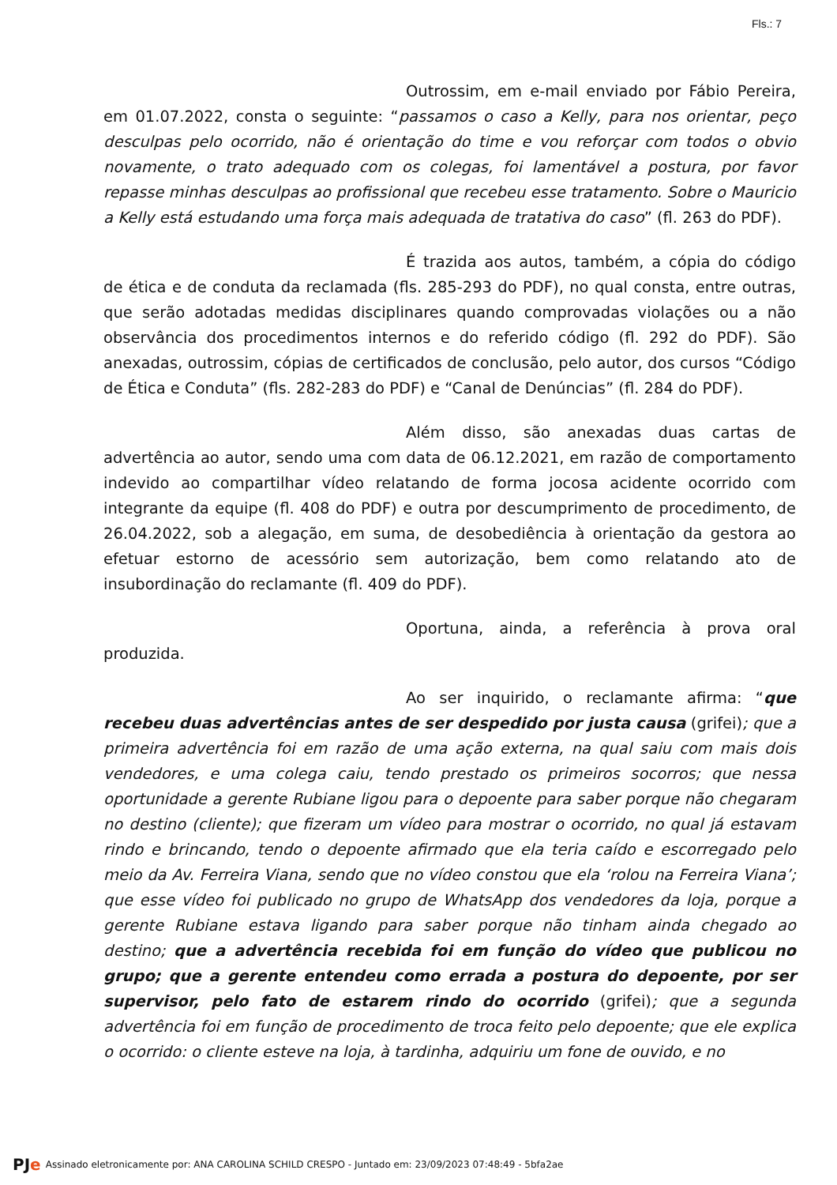Fls.: 7
Outrossim, em e-mail enviado por Fábio Pereira, em 01.07.2022, consta o seguinte: “passamos o caso a Kelly, para nos orientar, peço desculpas pelo ocorrido, não é orientação do time e vou reforçar com todos o obvio novamente, o trato adequado com os colegas, foi lamentável a postura, por favor repasse minhas desculpas ao profissional que recebeu esse tratamento. Sobre o Mauricio a Kelly está estudando uma força mais adequada de tratativa do caso” (fl. 263 do PDF).
É trazida aos autos, também, a cópia do código de ética e de conduta da reclamada (fls. 285-293 do PDF), no qual consta, entre outras, que serão adotadas medidas disciplinares quando comprovadas violações ou a não observância dos procedimentos internos e do referido código (fl. 292 do PDF). São anexadas, outrossim, cópias de certificados de conclusão, pelo autor, dos cursos “Código de Ética e Conduta” (fls. 282-283 do PDF) e “Canal de Denúncias” (fl. 284 do PDF).
Além disso, são anexadas duas cartas de advertência ao autor, sendo uma com data de 06.12.2021, em razão de comportamento indevido ao compartilhar vídeo relatando de forma jocosa acidente ocorrido com integrante da equipe (fl. 408 do PDF) e outra por descumprimento de procedimento, de 26.04.2022, sob a alegação, em suma, de desobediência à orientação da gestora ao efetuar estorno de acessório sem autorização, bem como relatando ato de insubordinação do reclamante (fl. 409 do PDF).
Oportuna, ainda, a referência à prova oral produzida.
Ao ser inquirido, o reclamante afirma: “que recebeu duas advertências antes de ser despedido por justa causa (grifei); que a primeira advertência foi em razão de uma ação externa, na qual saiu com mais dois vendedores, e uma colega caiu, tendo prestado os primeiros socorros; que nessa oportunidade a gerente Rubiane ligou para o depoente para saber porque não chegaram no destino (cliente); que fizeram um vídeo para mostrar o ocorrido, no qual já estavam rindo e brincando, tendo o depoente afirmado que ela teria caído e escorregado pelo meio da Av. Ferreira Viana, sendo que no vídeo constou que ela ‘rolou na Ferreira Viana’; que esse vídeo foi publicado no grupo de WhatsApp dos vendedores da loja, porque a gerente Rubiane estava ligando para saber porque não tinham ainda chegado ao destino; que a advertência recebida foi em função do vídeo que publicou no grupo; que a gerente entendeu como errada a postura do depoente, por ser supervisor, pelo fato de estarem rindo do ocorrido (grifei); que a segunda advertência foi em função de procedimento de troca feito pelo depoente; que ele explica o ocorrido: o cliente esteve na loja, à tardinha, adquiriu um fone de ouvido, e no
PJe Assinado eletronicamente por: ANA CAROLINA SCHILD CRESPO - Juntado em: 23/09/2023 07:48:49 - 5bfa2ae